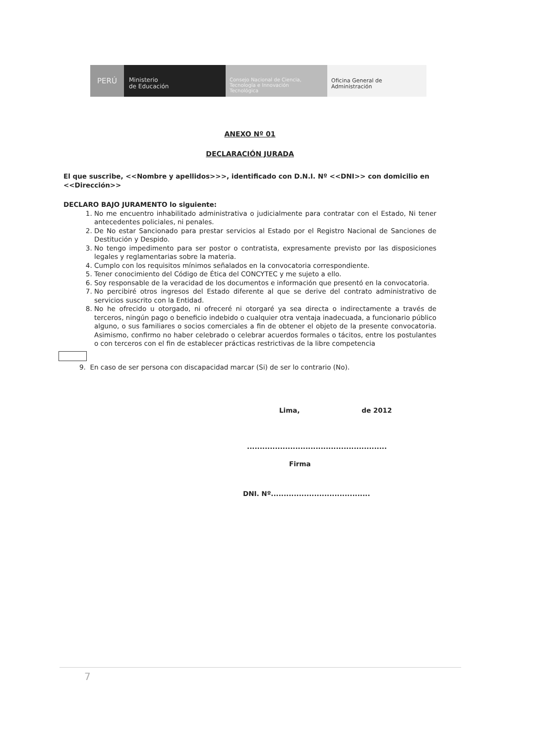PERÚ
Ministerio
de Educación
Consejo Nacional de Ciencia,
Tecnología e Innovación
Tecnológica
Oficina General de
Administración
ANEXO Nº 01
DECLARACIÓN JURADA
El que suscribe, <<Nombre y apellidos>>>, identificado con D.N.I. Nº <<DNI>> con domicilio en <<Dirección>>
DECLARO BAJO JURAMENTO lo siguiente:
1. No me encuentro inhabilitado administrativa o judicialmente para contratar con el Estado, Ni tener antecedentes policiales, ni penales.
2. De No estar Sancionado para prestar servicios al Estado por el Registro Nacional de Sanciones de Destitución y Despido.
3. No tengo impedimento para ser postor o contratista, expresamente previsto por las disposiciones legales y reglamentarias sobre la materia.
4. Cumplo con los requisitos mínimos señalados en la convocatoria correspondiente.
5. Tener conocimiento del Código de Ética del CONCYTEC y me sujeto a ello.
6. Soy responsable de la veracidad de los documentos e información que presentó en la convocatoria.
7. No percibiré otros ingresos del Estado diferente al que se derive del contrato administrativo de servicios suscrito con la Entidad.
8. No he ofrecido u otorgado, ni ofreceré ni otorgaré ya sea directa o indirectamente a través de terceros, ningún pago o beneficio indebido o cualquier otra ventaja inadecuada, a funcionario público alguno, o sus familiares o socios comerciales a fin de obtener el objeto de la presente convocatoria. Asimismo, confirmo no haber celebrado o celebrar acuerdos formales o tácitos, entre los postulantes o con terceros con el fin de establecer prácticas restrictivas de la libre competencia
9. En caso de ser persona con discapacidad marcar (Si) de ser lo contrario (No).
Lima, de 2012
.......................................................
Firma
DNI. Nº.......................................
7